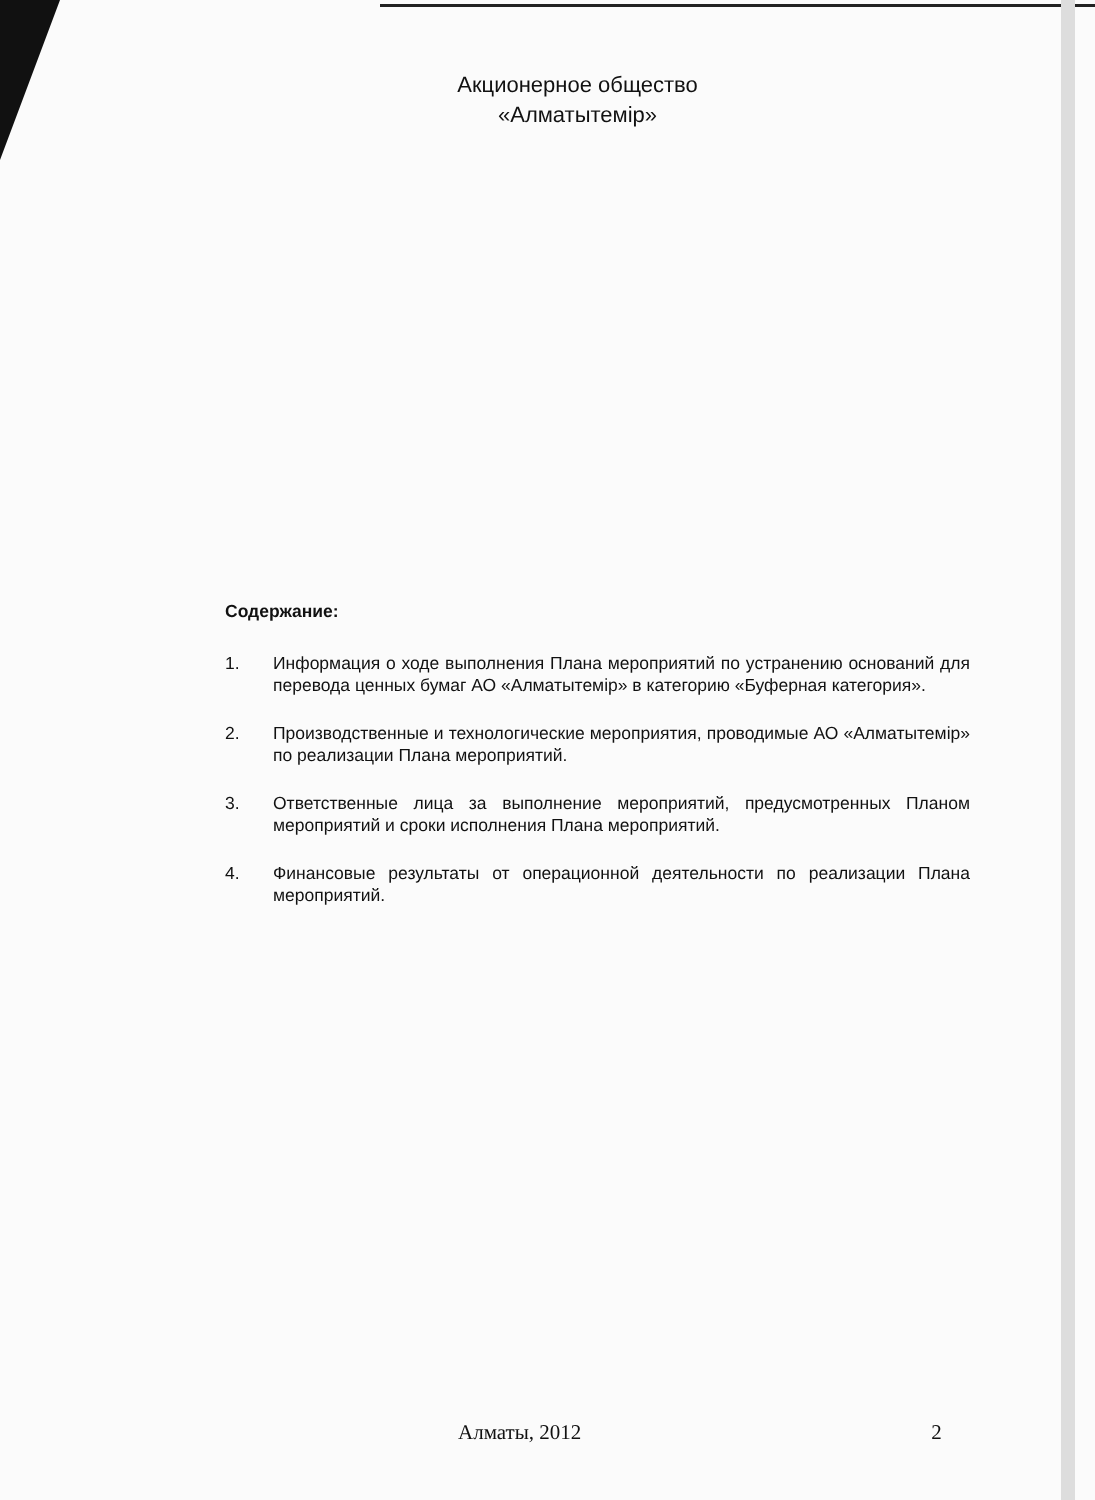Акционерное общество
«Алматытемір»
Содержание:
1. Информация о ходе выполнения Плана мероприятий по устранению оснований для перевода ценных бумаг АО «Алматытемір» в категорию «Буферная категория».
2. Производственные и технологические мероприятия, проводимые АО «Алматытемір» по реализации Плана мероприятий.
3. Ответственные лица за выполнение мероприятий, предусмотренных Планом мероприятий и сроки исполнения Плана мероприятий.
4. Финансовые результаты от операционной деятельности по реализации Плана мероприятий.
Алматы, 2012 2